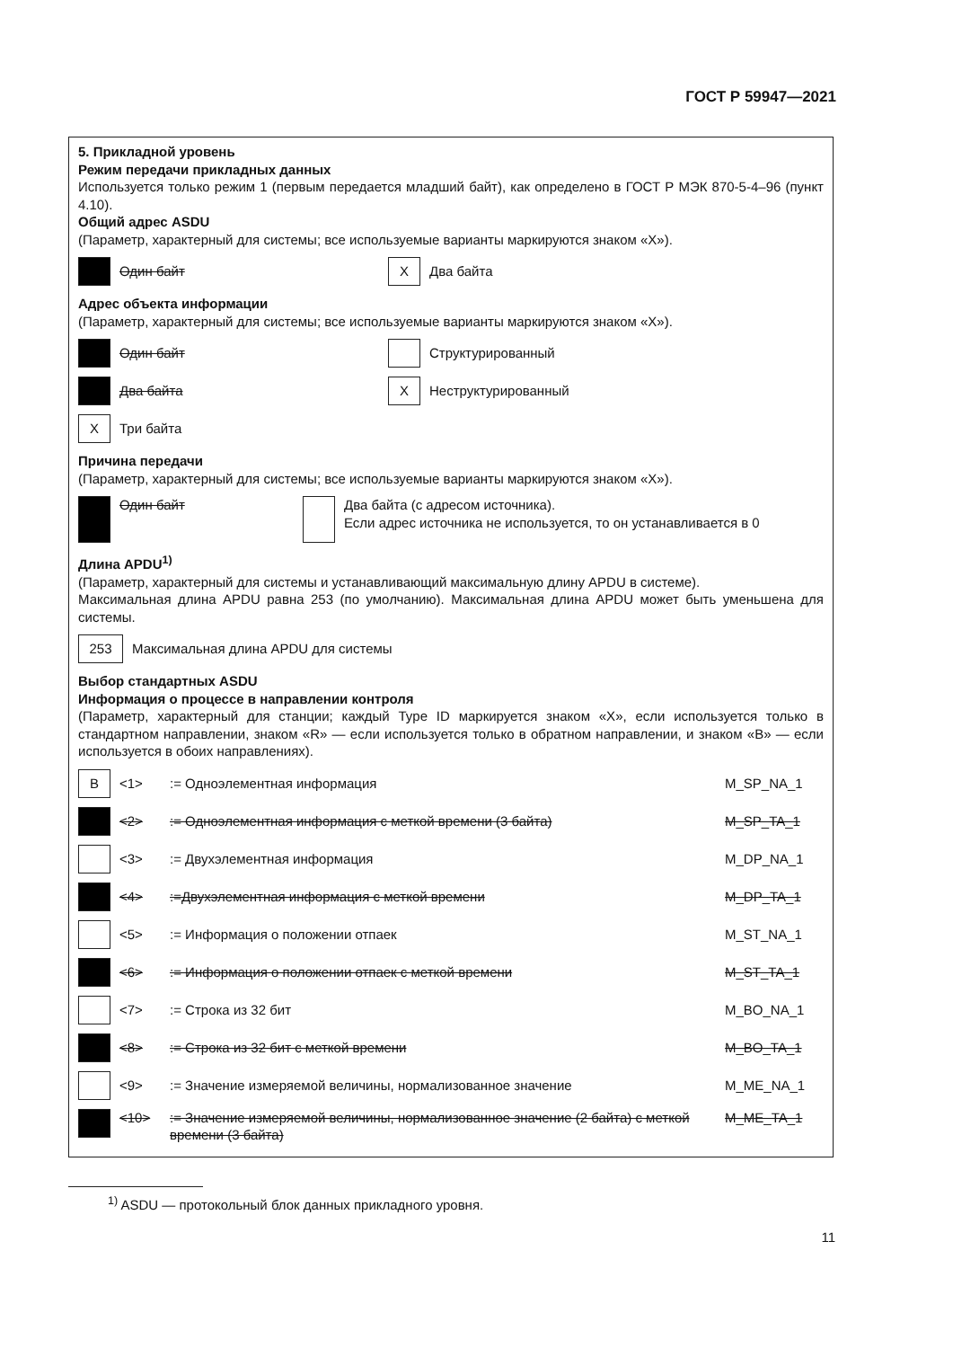ГОСТ Р 59947—2021
5. Прикладной уровень
Режим передачи прикладных данных
Используется только режим 1 (первым передается младший байт), как определено в ГОСТ Р МЭК 870-5-4–96 (пункт 4.10).
Общий адрес ASDU
(Параметр, характерный для системы; все используемые варианты маркируются знаком «X»).
Один байт
X
Два байта
Адрес объекта информации
(Параметр, характерный для системы; все используемые варианты маркируются знаком «X»).
Один байт
Структурированный
Два байта
X
Неструктурированный
X
Три байта
Причина передачи
(Параметр, характерный для системы; все используемые варианты маркируются знаком «X»).
Один байт Два байта (с адресом источника).
Если адрес источника не используется, то он устанавливается в 0
Длина APDU<sup>1)</sup>
(Параметр, характерный для системы и устанавливающий максимальную длину APDU в системе).
Максимальная длина APDU равна 253 (по умолчанию). Максимальная длина APDU может быть уменьшена для системы.
253
Максимальная длина APDU для системы
Выбор стандартных ASDU
Информация о процессе в направлении контроля
(Параметр, характерный для станции; каждый Type ID маркируется знаком «X», если используется только в стандартном направлении, знаком «R» — если используется только в обратном направлении, и знаком «B» — если используется в обоих направлениях).
B
<1>:= Одноэлементная информация M_SP_NA_1
<2>:= Одноэлементная информация с меткой времени (3 байта) M_SP_TA_1
<3>:= Двухэлементная информация M_DP_NA_1
<4>:=Двухэлементная информация с меткой времени M_DP_TA_1
<5>:= Информация о положении отпаек M_ST_NA_1
<6>:= Информация о положении отпаек с меткой времени M_ST_TA_1
<7>:= Строка из 32 бит M_BO_NA_1
<8>:= Строка из 32 бит с меткой времени M_BO_TA_1
<9>:= Значение измеряемой величины, нормализованное значение M_ME_NA_1
<10>:= Значение измеряемой величины, нормализованное значение (2 байта) с меткой времени (3 байта) M_ME_TA_1
<sup>1)</sup> ASDU — протокольный блок данных прикладного уровня.
11